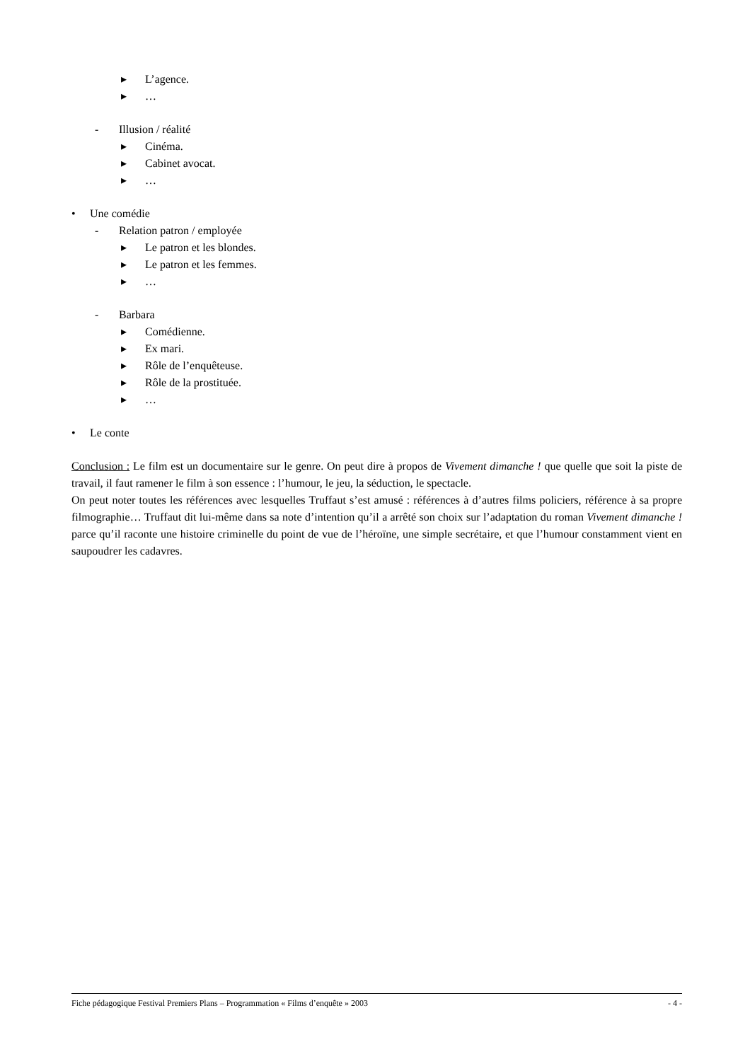▸ L’agence.
▸ …
- Illusion / réalité
▸ Cinéma.
▸ Cabinet avocat.
▸ …
• Une comédie
- Relation patron / employée
▸ Le patron et les blondes.
▸ Le patron et les femmes.
▸ …
- Barbara
▸ Comédienne.
▸ Ex mari.
▸ Rôle de l’enquêteuse.
▸ Rôle de la prostituée.
▸ …
• Le conte
Conclusion : Le film est un documentaire sur le genre. On peut dire à propos de Vivement dimanche ! que quelle que soit la piste de travail, il faut ramener le film à son essence : l’humour, le jeu, la séduction, le spectacle.
On peut noter toutes les références avec lesquelles Truffaut s’est amusé : références à d’autres films policiers, référence à sa propre filmographie… Truffaut dit lui-même dans sa note d’intention qu’il a arrêté son choix sur l’adaptation du roman Vivement dimanche ! parce qu’il raconte une histoire criminelle du point de vue de l’héroïne, une simple secrétaire, et que l’humour constamment vient en saupoudrer les cadavres.
Fiche pédagogique Festival Premiers Plans – Programmation « Films d’enquête » 2003 - 4 -